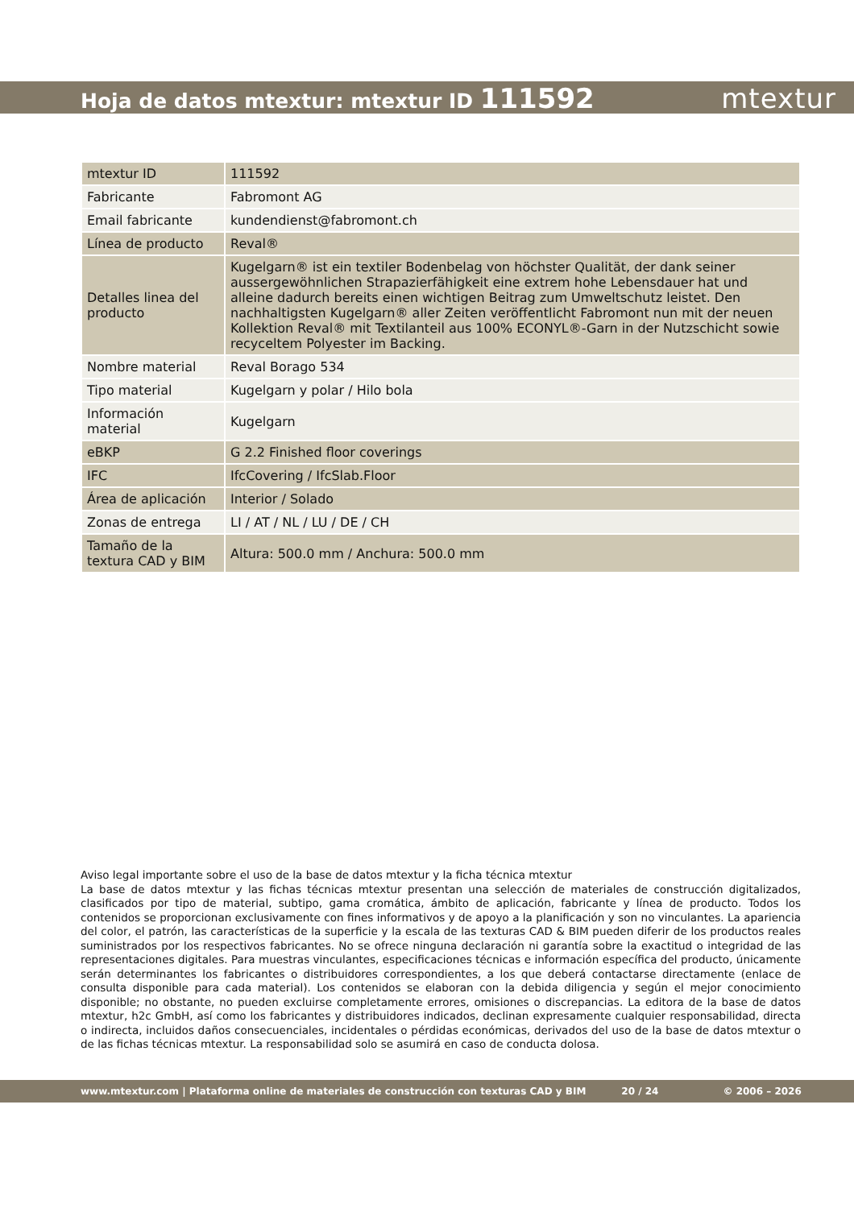Hoja de datos mtextur: mtextur ID 111592
mtextur
| mtextur ID | 111592 |
| Fabricante | Fabromont AG |
| Email fabricante | kundendienst@fabromont.ch |
| Línea de producto | Reval® |
| Detalles linea del producto | Kugelgarn® ist ein textiler Bodenbelag von höchster Qualität, der dank seiner aussergewöhnlichen Strapazierfähigkeit eine extrem hohe Lebensdauer hat und alleine dadurch bereits einen wichtigen Beitrag zum Umweltschutz leistet. Den nachhaltigsten Kugelgarn® aller Zeiten veröffentlicht Fabromont nun mit der neuen Kollektion Reval® mit Textilanteil aus 100% ECONYL®-Garn in der Nutzschicht sowie recyceltem Polyester im Backing. |
| Nombre material | Reval Borago 534 |
| Tipo material | Kugelgarn y polar / Hilo bola |
| Información material | Kugelgarn |
| eBKP | G 2.2 Finished floor coverings |
| IFC | IfcCovering / IfcSlab.Floor |
| Área de aplicación | Interior / Solado |
| Zonas de entrega | LI / AT / NL / LU / DE / CH |
| Tamaño de la textura CAD y BIM | Altura: 500.0 mm / Anchura: 500.0 mm |
Aviso legal importante sobre el uso de la base de datos mtextur y la ficha técnica mtextur
La base de datos mtextur y las fichas técnicas mtextur presentan una selección de materiales de construcción digitalizados, clasificados por tipo de material, subtipo, gama cromática, ámbito de aplicación, fabricante y línea de producto. Todos los contenidos se proporcionan exclusivamente con fines informativos y de apoyo a la planificación y son no vinculantes. La apariencia del color, el patrón, las características de la superficie y la escala de las texturas CAD & BIM pueden diferir de los productos reales suministrados por los respectivos fabricantes. No se ofrece ninguna declaración ni garantía sobre la exactitud o integridad de las representaciones digitales. Para muestras vinculantes, especificaciones técnicas e información específica del producto, únicamente serán determinantes los fabricantes o distribuidores correspondientes, a los que deberá contactarse directamente (enlace de consulta disponible para cada material). Los contenidos se elaboran con la debida diligencia y según el mejor conocimiento disponible; no obstante, no pueden excluirse completamente errores, omisiones o discrepancias. La editora de la base de datos mtextur, h2c GmbH, así como los fabricantes y distribuidores indicados, declinan expresamente cualquier responsabilidad, directa o indirecta, incluidos daños consecuenciales, incidentales o pérdidas económicas, derivados del uso de la base de datos mtextur o de las fichas técnicas mtextur. La responsabilidad solo se asumirá en caso de conducta dolosa.
www.mtextur.com | Plataforma online de materiales de construcción con texturas CAD y BIM 20 / 24 © 2006 – 2026